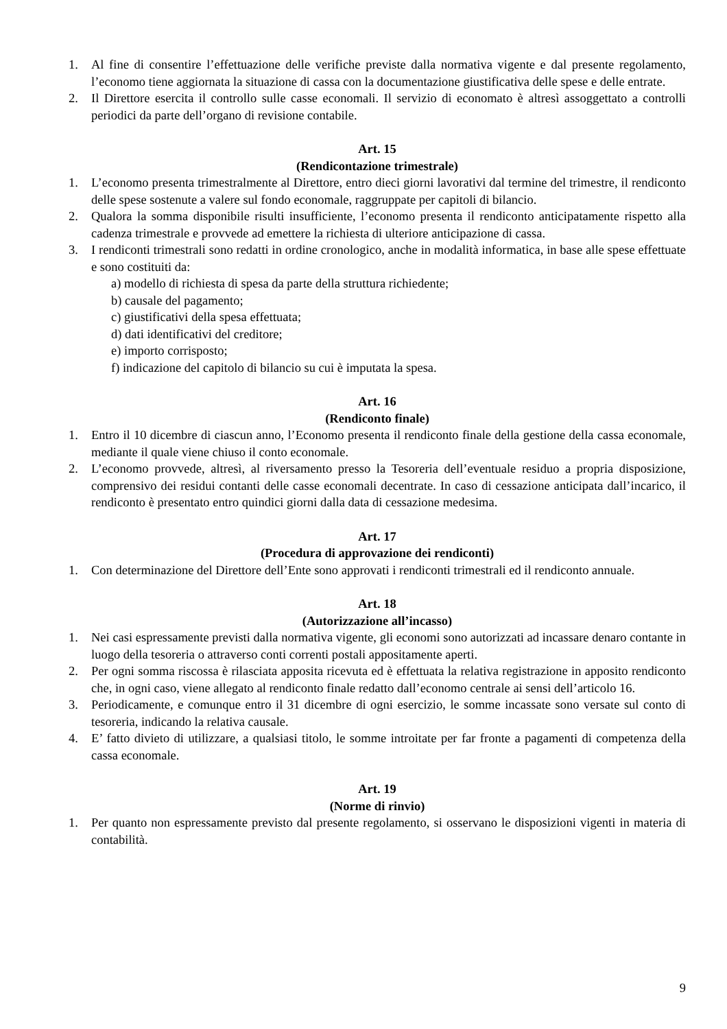1. Al fine di consentire l’effettuazione delle verifiche previste dalla normativa vigente e dal presente regolamento, l’economo tiene aggiornata la situazione di cassa con la documentazione giustificativa delle spese e delle entrate.
2. Il Direttore esercita il controllo sulle casse economali. Il servizio di economato è altresì assoggettato a controlli periodici da parte dell’organo di revisione contabile.
Art. 15
(Rendicontazione trimestrale)
1. L’economo presenta trimestralmente al Direttore, entro dieci giorni lavorativi dal termine del trimestre, il rendiconto delle spese sostenute a valere sul fondo economale, raggruppate per capitoli di bilancio.
2. Qualora la somma disponibile risulti insufficiente, l’economo presenta il rendiconto anticipatamente rispetto alla cadenza trimestrale e provvede ad emettere la richiesta di ulteriore anticipazione di cassa.
3. I rendiconti trimestrali sono redatti in ordine cronologico, anche in modalità informatica, in base alle spese effettuate e sono costituiti da:
a) modello di richiesta di spesa da parte della struttura richiedente;
b) causale del pagamento;
c) giustificativi della spesa effettuata;
d) dati identificativi del creditore;
e) importo corrisposto;
f) indicazione del capitolo di bilancio su cui è imputata la spesa.
Art. 16
(Rendiconto finale)
1. Entro il 10 dicembre di ciascun anno, l’Economo presenta il rendiconto finale della gestione della cassa economale, mediante il quale viene chiuso il conto economale.
2. L’economo provvede, altresì, al riversamento presso la Tesoreria dell’eventuale residuo a propria disposizione, comprensivo dei residui contanti delle casse economali decentrate. In caso di cessazione anticipata dall’incarico, il rendiconto è presentato entro quindici giorni dalla data di cessazione medesima.
Art. 17
(Procedura di approvazione dei rendiconti)
1. Con determinazione del Direttore dell’Ente sono approvati i rendiconti trimestrali ed il rendiconto annuale.
Art. 18
(Autorizzazione all’incasso)
1. Nei casi espressamente previsti dalla normativa vigente, gli economi sono autorizzati ad incassare denaro contante in luogo della tesoreria o attraverso conti correnti postali appositamente aperti.
2. Per ogni somma riscossa è rilasciata apposita ricevuta ed è effettuata la relativa registrazione in apposito rendiconto che, in ogni caso, viene allegato al rendiconto finale redatto dall’economo centrale ai sensi dell’articolo 16.
3. Periodicamente, e comunque entro il 31 dicembre di ogni esercizio, le somme incassate sono versate sul conto di tesoreria, indicando la relativa causale.
4. E’ fatto divieto di utilizzare, a qualsiasi titolo, le somme introitate per far fronte a pagamenti di competenza della cassa economale.
Art. 19
(Norme di rinvio)
1. Per quanto non espressamente previsto dal presente regolamento, si osservano le disposizioni vigenti in materia di contabilità.
9